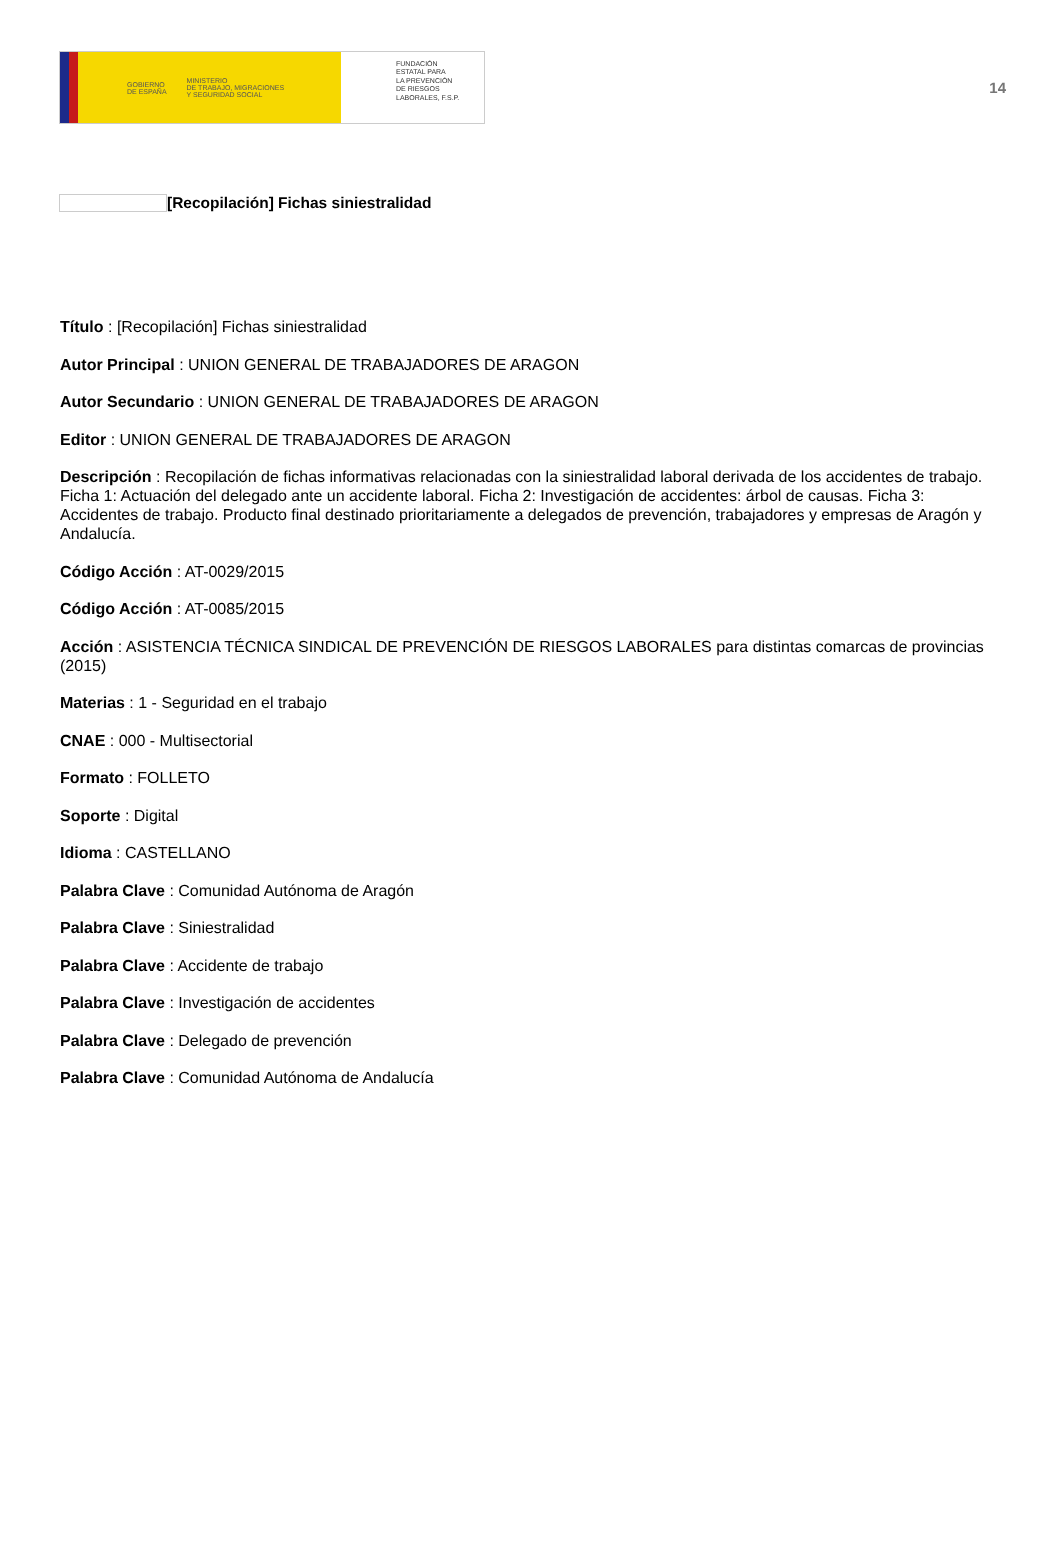GOBIERNO
DE ESPAÑA MINISTERIO
DE TRABAJO, MIGRACIONES
Y SEGURIDAD SOCIAL
FUNDACIÓN
ESTATAL PARA
LA PREVENCIÓN
DE RIESGOS
LABORALES, F.S.P.
14
[Recopilación] Fichas siniestralidad
Título : [Recopilación] Fichas siniestralidad
Autor Principal : UNION GENERAL DE TRABAJADORES DE ARAGON
Autor Secundario : UNION GENERAL DE TRABAJADORES DE ARAGON
Editor : UNION GENERAL DE TRABAJADORES DE ARAGON
Descripción : Recopilación de fichas informativas relacionadas con la siniestralidad laboral derivada de los accidentes de trabajo. Ficha 1: Actuación del delegado ante un accidente laboral. Ficha 2: Investigación de accidentes: árbol de causas. Ficha 3: Accidentes de trabajo. Producto final destinado prioritariamente a delegados de prevención, trabajadores y empresas de Aragón y Andalucía.
Código Acción : AT-0029/2015
Código Acción : AT-0085/2015
Acción : ASISTENCIA TÉCNICA SINDICAL DE PREVENCIÓN DE RIESGOS LABORALES para distintas comarcas de provincias (2015)
Materias : 1 - Seguridad en el trabajo
CNAE : 000 - Multisectorial
Formato : FOLLETO
Soporte : Digital
Idioma : CASTELLANO
Palabra Clave : Comunidad Autónoma de Aragón
Palabra Clave : Siniestralidad
Palabra Clave : Accidente de trabajo
Palabra Clave : Investigación de accidentes
Palabra Clave : Delegado de prevención
Palabra Clave : Comunidad Autónoma de Andalucía